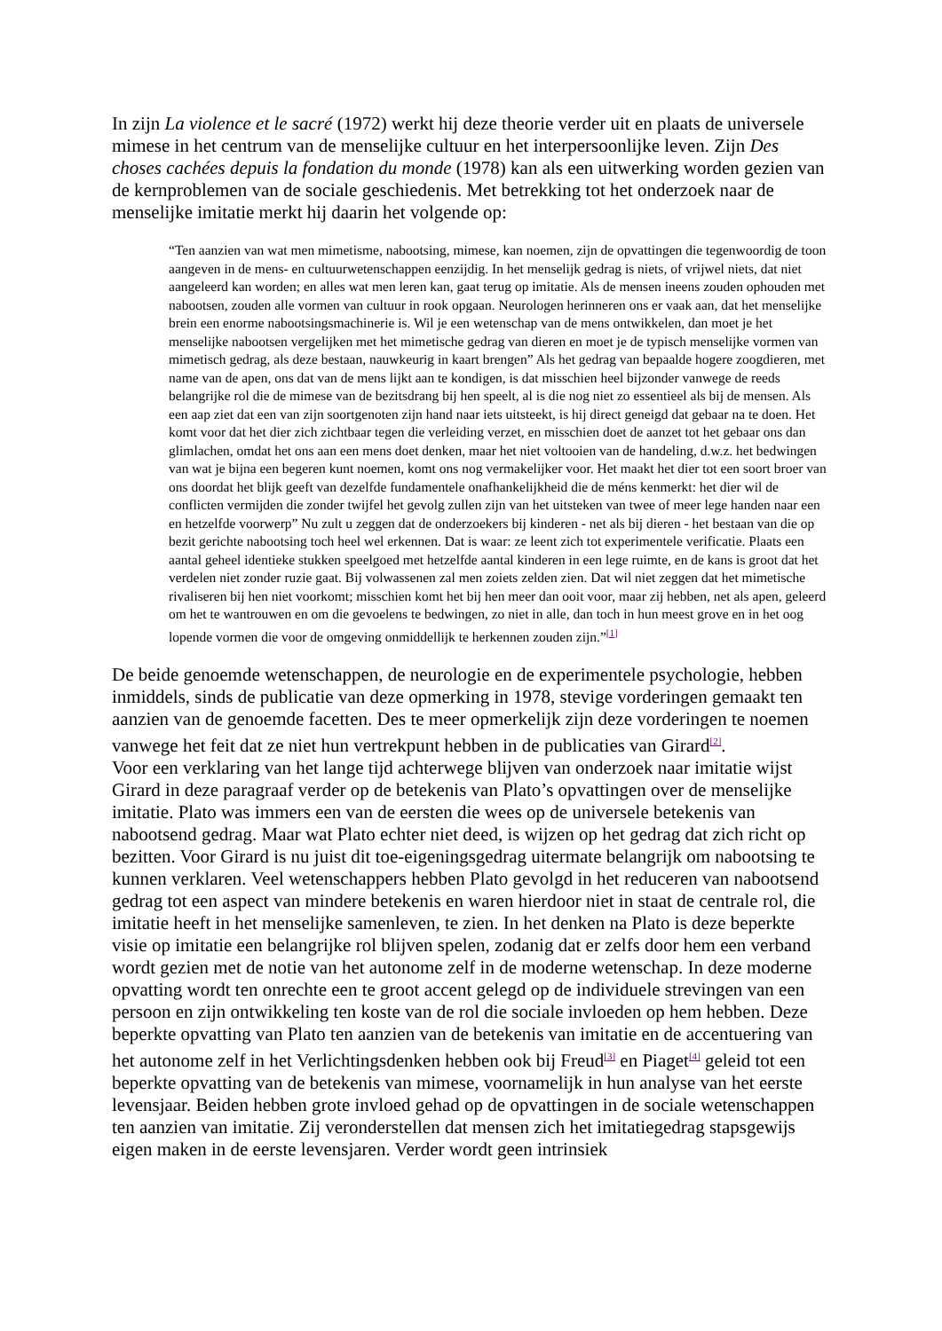In zijn La violence et le sacré (1972) werkt hij deze theorie verder uit en plaats de universele mimese in het centrum van de menselijke cultuur en het interpersoonlijke leven. Zijn Des choses cachées depuis la fondation du monde (1978) kan als een uitwerking worden gezien van de kernproblemen van de sociale geschiedenis. Met betrekking tot het onderzoek naar de menselijke imitatie merkt hij daarin het volgende op:
“Ten aanzien van wat men mimetisme, nabootsing, mimese, kan noemen, zijn de opvattingen die tegenwoordig de toon aangeven in de mens- en cultuurwetenschappen eenzijdig. In het menselijk gedrag is niets, of vrijwel niets, dat niet aangeleerd kan worden; en alles wat men leren kan, gaat terug op imitatie. Als de mensen ineens zouden ophouden met nabootsen, zouden alle vormen van cultuur in rook opgaan. Neurologen herinneren ons er vaak aan, dat het menselijke brein een enorme nabootsingsmachinerie is. Wil je een wetenschap van de mens ontwikkelen, dan moet je het menselijke nabootsen vergelijken met het mimetische gedrag van dieren en moet je de typisch menselijke vormen van mimetisch gedrag, als deze bestaan, nauwkeurig in kaart brengen” Als het gedrag van bepaalde hogere zoogdieren, met name van de apen, ons dat van de mens lijkt aan te kondigen, is dat misschien heel bijzonder vanwege de reeds belangrijke rol die de mimese van de bezitsdrang bij hen speelt, al is die nog niet zo essentieel als bij de mensen. Als een aap ziet dat een van zijn soortgenoten zijn hand naar iets uitsteekt, is hij direct geneigd dat gebaar na te doen. Het komt voor dat het dier zich zichtbaar tegen die verleiding verzet, en misschien doet de aanzet tot het gebaar ons dan glimlachen, omdat het ons aan een mens doet denken, maar het niet voltooien van de handeling, d.w.z. het bedwingen van wat je bijna een begeren kunt noemen, komt ons nog vermakelijker voor. Het maakt het dier tot een soort broer van ons doordat het blijk geeft van dezelfde fundamentele onafhankelijkheid die de méns kenmerkt: het dier wil de conflicten vermijden die zonder twijfel het gevolg zullen zijn van het uitsteken van twee of meer lege handen naar een en hetzelfde voorwerp” Nu zult u zeggen dat de onderzoekers bij kinderen - net als bij dieren - het bestaan van die op bezit gerichte nabootsing toch heel wel erkennen. Dat is waar: ze leent zich tot experimentele verificatie. Plaats een aantal geheel identieke stukken speelgoed met hetzelfde aantal kinderen in een lege ruimte, en de kans is groot dat het verdelen niet zonder ruzie gaat. Bij volwassenen zal men zoiets zelden zien. Dat wil niet zeggen dat het mimetische rivaliseren bij hen niet voorkomt; misschien komt het bij hen meer dan ooit voor, maar zij hebben, net als apen, geleerd om het te wantrouwen en om die gevoelens te bedwingen, zo niet in alle, dan toch in hun meest grove en in het oog lopende vormen die voor de omgeving onmiddellijk te herkennen zouden zijn.”<sup>[1]</sup>
De beide genoemde wetenschappen, de neurologie en de experimentele psychologie, hebben inmiddels, sinds de publicatie van deze opmerking in 1978, stevige vorderingen gemaakt ten aanzien van de genoemde facetten. Des te meer opmerkelijk zijn deze vorderingen te noemen vanwege het feit dat ze niet hun vertrekpunt hebben in de publicaties van Girard<sup>[2]</sup>.
Voor een verklaring van het lange tijd achterwege blijven van onderzoek naar imitatie wijst Girard in deze paragraaf verder op de betekenis van Plato’s opvattingen over de menselijke imitatie. Plato was immers een van de eersten die wees op de universele betekenis van nabootsend gedrag. Maar wat Plato echter niet deed, is wijzen op het gedrag dat zich richt op bezitten. Voor Girard is nu juist dit toe-eigeningsgedrag uitermate belangrijk om nabootsing te kunnen verklaren. Veel wetenschappers hebben Plato gevolgd in het reduceren van nabootsend gedrag tot een aspect van mindere betekenis en waren hierdoor niet in staat de centrale rol, die imitatie heeft in het menselijke samenleven, te zien. In het denken na Plato is deze beperkte visie op imitatie een belangrijke rol blijven spelen, zodanig dat er zelfs door hem een verband wordt gezien met de notie van het autonome zelf in de moderne wetenschap. In deze moderne opvatting wordt ten onrechte een te groot accent gelegd op de individuele strevingen van een persoon en zijn ontwikkeling ten koste van de rol die sociale invloeden op hem hebben. Deze beperkte opvatting van Plato ten aanzien van de betekenis van imitatie en de accentuering van het autonome zelf in het Verlichtingsdenken hebben ook bij Freud<sup>[3]</sup> en Piaget<sup>[4]</sup> geleid tot een beperkte opvatting van de betekenis van mimese, voornamelijk in hun analyse van het eerste levensjaar. Beiden hebben grote invloed gehad op de opvattingen in de sociale wetenschappen ten aanzien van imitatie. Zij veronderstellen dat mensen zich het imitatiegedrag stapsgewijs eigen maken in de eerste levensjaren. Verder wordt geen intrinsiek